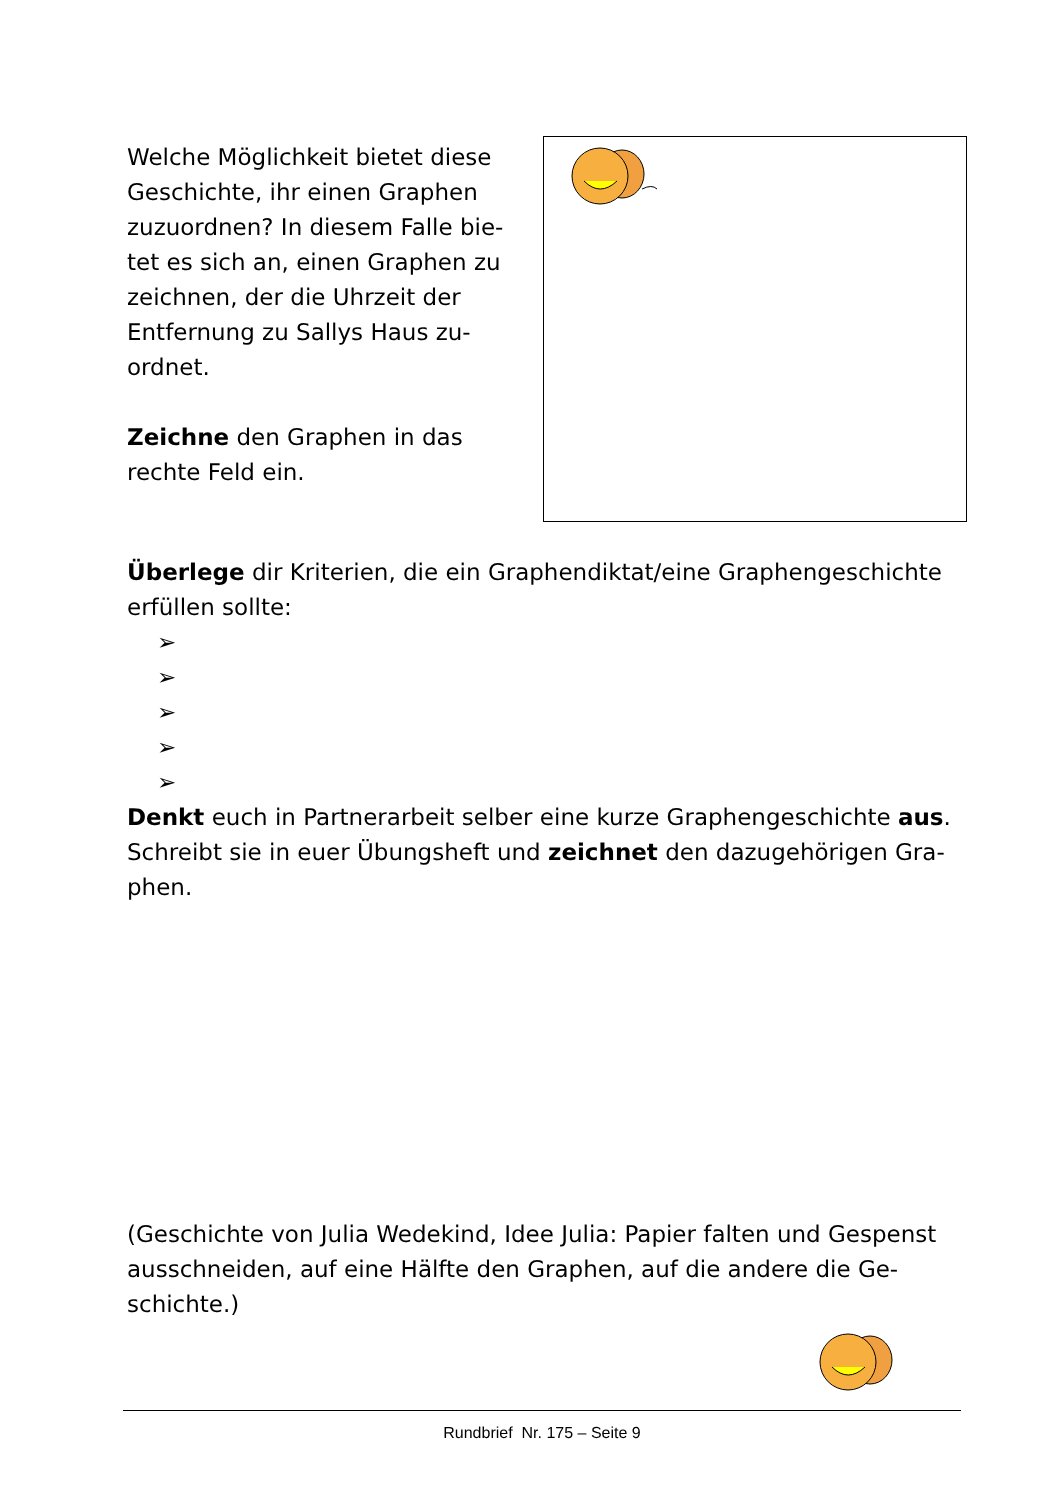Welche Möglichkeit bietet diese Geschichte, ihr einen Graphen zuzuordnen? In diesem Falle bie-tet es sich an, einen Graphen zu zeichnen, der die Uhrzeit der Entfernung zu Sallys Haus zu-ordnet.
Zeichne den Graphen in das rechte Feld ein.
Überlege dir Kriterien, die ein Graphendiktat/eine Graphengeschichte erfüllen sollte:
➢
➢
➢
➢
➢
Denkt euch in Partnerarbeit selber eine kurze Graphengeschichte aus. Schreibt sie in euer Übungsheft und zeichnet den dazugehörigen Gra-phen.
(Geschichte von Julia Wedekind, Idee Julia: Papier falten und Gespenst ausschneiden, auf eine Hälfte den Graphen, auf die andere die Ge-schichte.)
Rundbrief Nr. 175 – Seite 9